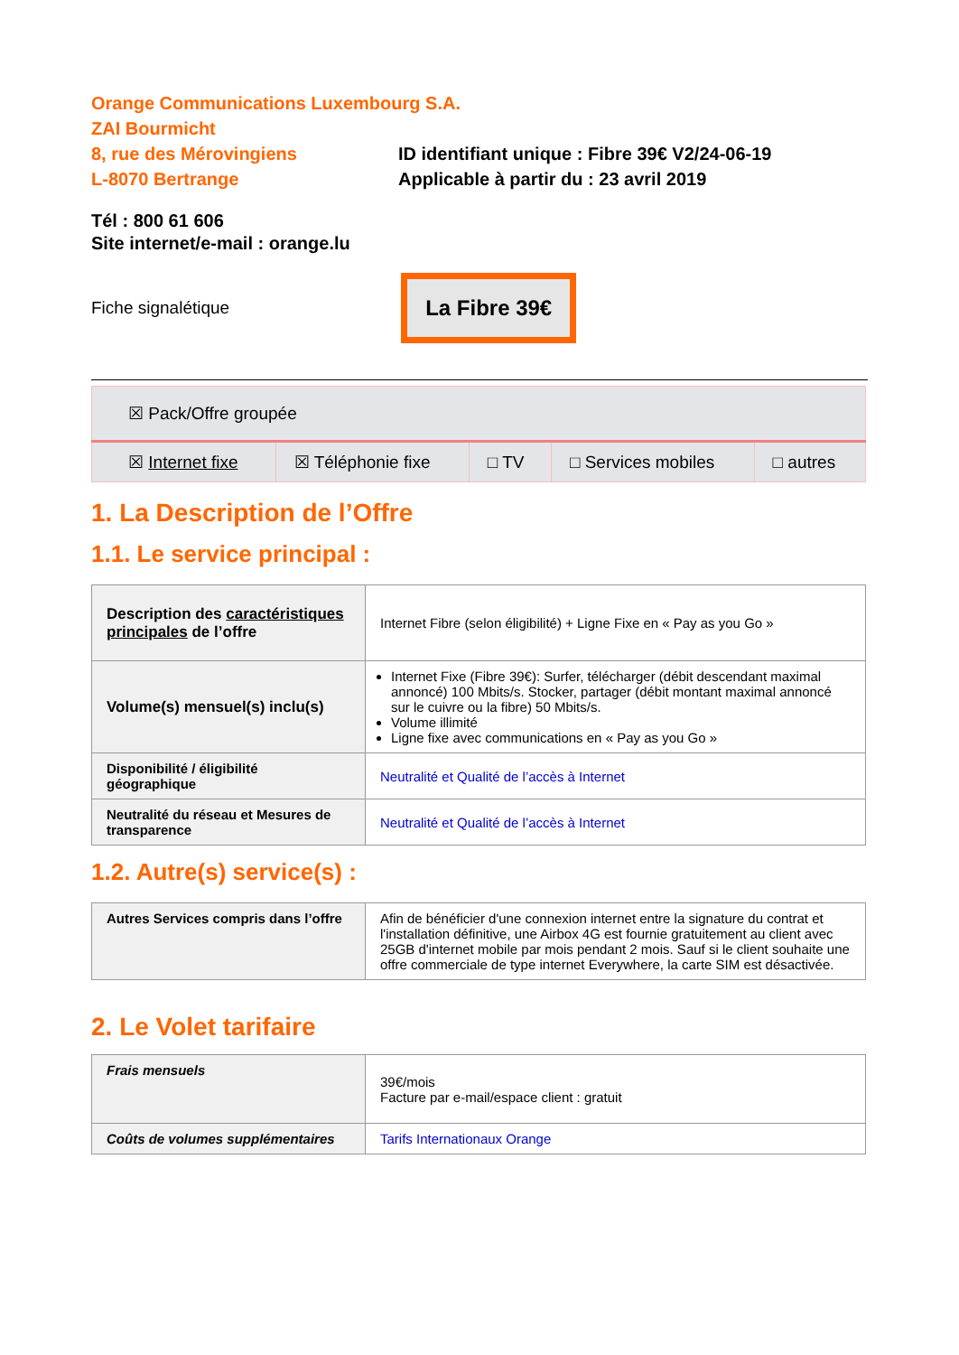Orange Communications Luxembourg S.A.
ZAI Bourmicht
8, rue des Mérovingiens
L-8070 Bertrange
ID identifiant unique : Fibre 39€ V2/24-06-19
Applicable à partir du : 23 avril 2019
Tél : 800 61 606
Site internet/e-mail : orange.lu
Fiche signalétique
La Fibre 39€
| ☒ Pack/Offre groupée | | | | |
| ☒ Internet fixe | ☒ Téléphonie fixe | □ TV | □ Services mobiles | □ autres |
1. La Description de l’Offre
1.1. Le service principal :
| Description des caractéristiques principales de l’offre | Internet Fibre (selon éligibilité) + Ligne Fixe en « Pay as you Go » |
| Volume(s) mensuel(s) inclu(s) | Internet Fixe (Fibre 39€): Surfer, télécharger (débit descendant maximal annoncé) 100 Mbits/s. Stocker, partager (débit montant maximal annoncé sur le cuivre ou la fibre) 50 Mbits/s. Volume illimité Ligne fixe avec communications en « Pay as you Go » |
| Disponibilité / éligibilité géographique | Neutralité et Qualité de l’accès à Internet |
| Neutralité du réseau et Mesures de transparence | Neutralité et Qualité de l’accès à Internet |
1.2. Autre(s) service(s) :
| Autres Services compris dans l’offre | Afin de bénéficier d'une connexion internet entre la signature du contrat et l'installation définitive, une Airbox 4G est fournie gratuitement au client avec 25GB d'internet mobile par mois pendant 2 mois. Sauf si le client souhaite une offre commerciale de type internet Everywhere, la carte SIM est désactivée. |
2. Le Volet tarifaire
| Frais mensuels | 39€/mois Facture par e-mail/espace client : gratuit |
| Coûts de volumes supplémentaires | Tarifs Internationaux Orange |